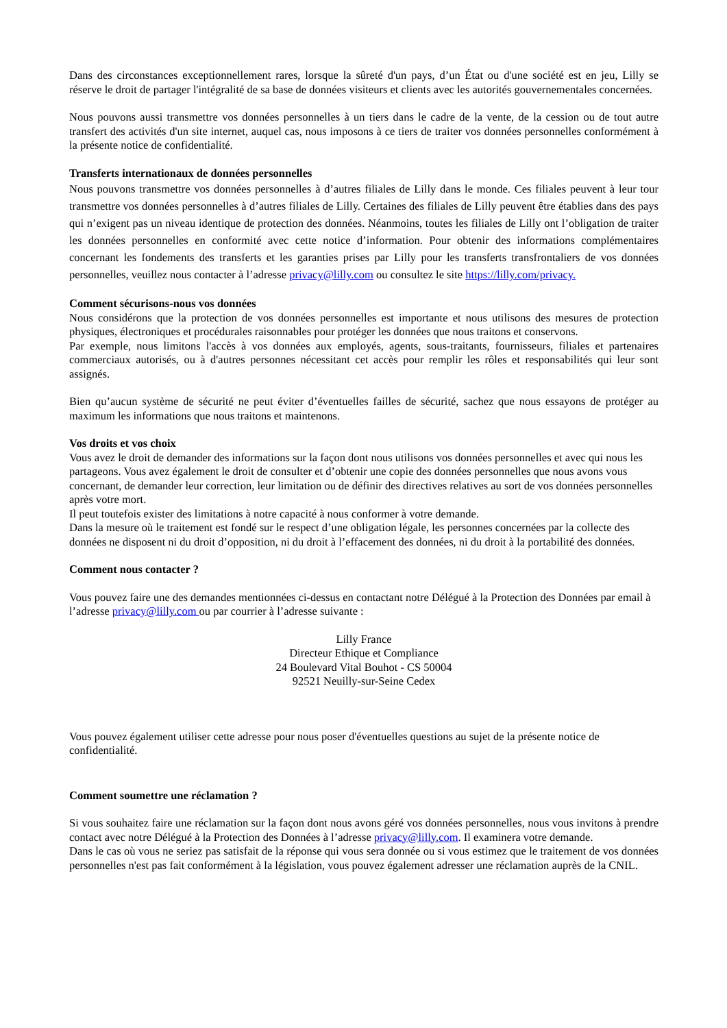Dans des circonstances exceptionnellement rares, lorsque la sûreté d'un pays, d’un État ou d'une société est en jeu, Lilly se réserve le droit de partager l'intégralité de sa base de données visiteurs et clients avec les autorités gouvernementales concernées.
Nous pouvons aussi transmettre vos données personnelles à un tiers dans le cadre de la vente, de la cession ou de tout autre transfert des activités d'un site internet, auquel cas, nous imposons à ce tiers de traiter vos données personnelles conformément à la présente notice de confidentialité.
Transferts internationaux de données personnelles
Nous pouvons transmettre vos données personnelles à d’autres filiales de Lilly dans le monde. Ces filiales peuvent à leur tour transmettre vos données personnelles à d’autres filiales de Lilly. Certaines des filiales de Lilly peuvent être établies dans des pays qui n’exigent pas un niveau identique de protection des données. Néanmoins, toutes les filiales de Lilly ont l’obligation de traiter les données personnelles en conformité avec cette notice d’information. Pour obtenir des informations complémentaires concernant les fondements des transferts et les garanties prises par Lilly pour les transferts transfrontaliers de vos données personnelles, veuillez nous contacter à l’adresse privacy@lilly.com ou consultez le site https://lilly.com/privacy.
Comment sécurisons-nous vos données
Nous considérons que la protection de vos données personnelles est importante et nous utilisons des mesures de protection physiques, électroniques et procédurales raisonnables pour protéger les données que nous traitons et conservons.
Par exemple, nous limitons l'accès à vos données aux employés, agents, sous-traitants, fournisseurs, filiales et partenaires commerciaux autorisés, ou à d'autres personnes nécessitant cet accès pour remplir les rôles et responsabilités qui leur sont assignés.
Bien qu’aucun système de sécurité ne peut éviter d’éventuelles failles de sécurité, sachez que nous essayons de protéger au maximum les informations que nous traitons et maintenons.
Vos droits et vos choix
Vous avez le droit de demander des informations sur la façon dont nous utilisons vos données personnelles et avec qui nous les partageons. Vous avez également le droit de consulter et d’obtenir une copie des données personnelles que nous avons vous concernant, de demander leur correction, leur limitation ou de définir des directives relatives au sort de vos données personnelles après votre mort.
Il peut toutefois exister des limitations à notre capacité à nous conformer à votre demande.
Dans la mesure où le traitement est fondé sur le respect d’une obligation légale, les personnes concernées par la collecte des données ne disposent ni du droit d’opposition, ni du droit à l’effacement des données, ni du droit à la portabilité des données.
Comment nous contacter ?
Vous pouvez faire une des demandes mentionnées ci-dessus en contactant notre Délégué à la Protection des Données par email à l’adresse privacy@lilly.com ou par courrier à l’adresse suivante :
Lilly France
Directeur Ethique et Compliance
24 Boulevard Vital Bouhot - CS 50004
92521 Neuilly-sur-Seine Cedex
Vous pouvez également utiliser cette adresse pour nous poser d'éventuelles questions au sujet de la présente notice de confidentialité.
Comment soumettre une réclamation ?
Si vous souhaitez faire une réclamation sur la façon dont nous avons géré vos données personnelles, nous vous invitons à prendre contact avec notre Délégué à la Protection des Données à l’adresse privacy@lilly.com. Il examinera votre demande.
Dans le cas où vous ne seriez pas satisfait de la réponse qui vous sera donnée ou si vous estimez que le traitement de vos données personnelles n'est pas fait conformément à la législation, vous pouvez également adresser une réclamation auprès de la CNIL.